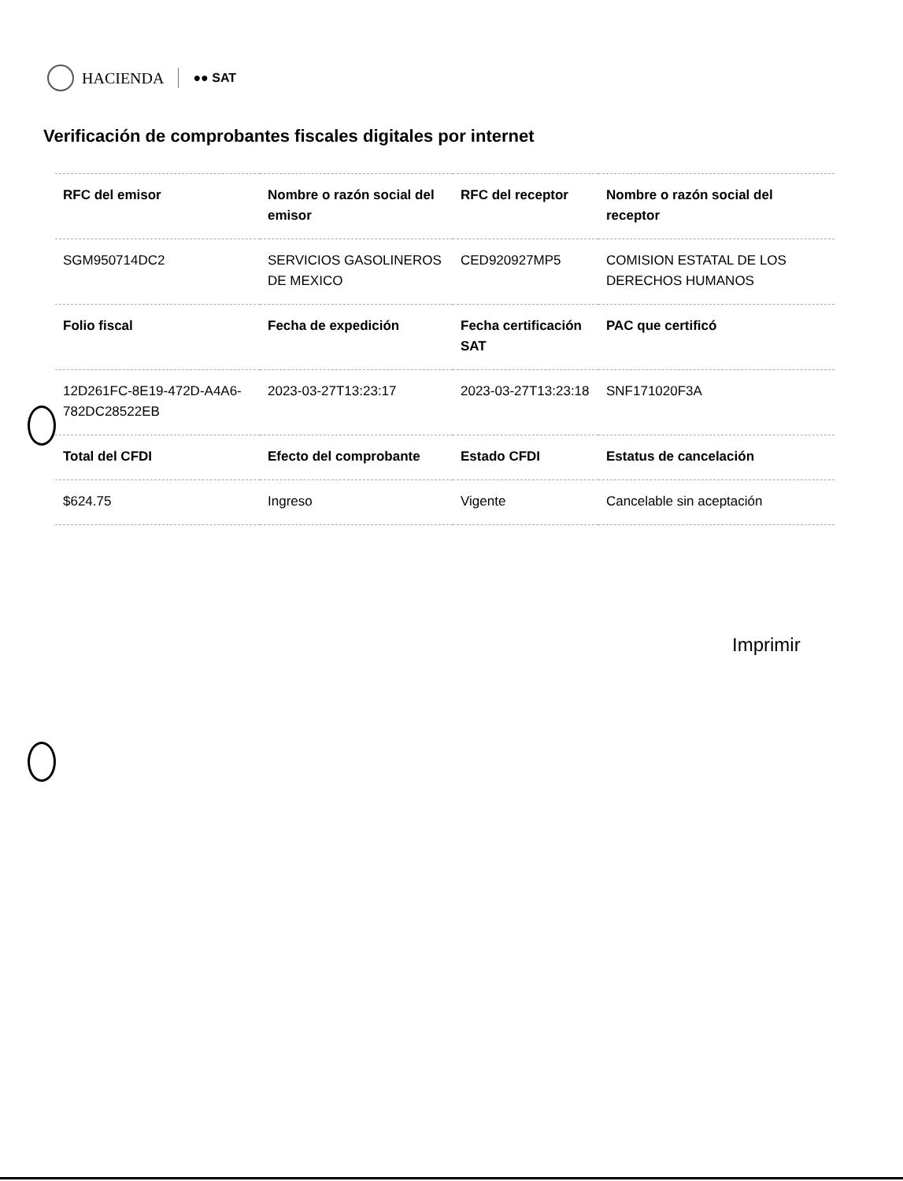HACIENDA
●● SAT
Verificación de comprobantes fiscales digitales por internet
| RFC del emisor | Nombre o razón social del emisor | RFC del receptor | Nombre o razón social del receptor |
| --- | --- | --- | --- |
| SGM950714DC2 | SERVICIOS GASOLINEROS DE MEXICO | CED920927MP5 | COMISION ESTATAL DE LOS DERECHOS HUMANOS |
| Folio fiscal | Fecha de expedición | Fecha certificación SAT | PAC que certificó |
| 12D261FC-8E19-472D-A4A6-782DC28522EB | 2023-03-27T13:23:17 | 2023-03-27T13:23:18 | SNF171020F3A |
| Total del CFDI | Efecto del comprobante | Estado CFDI | Estatus de cancelación |
| $624.75 | Ingreso | Vigente | Cancelable sin aceptación |
Imprimir